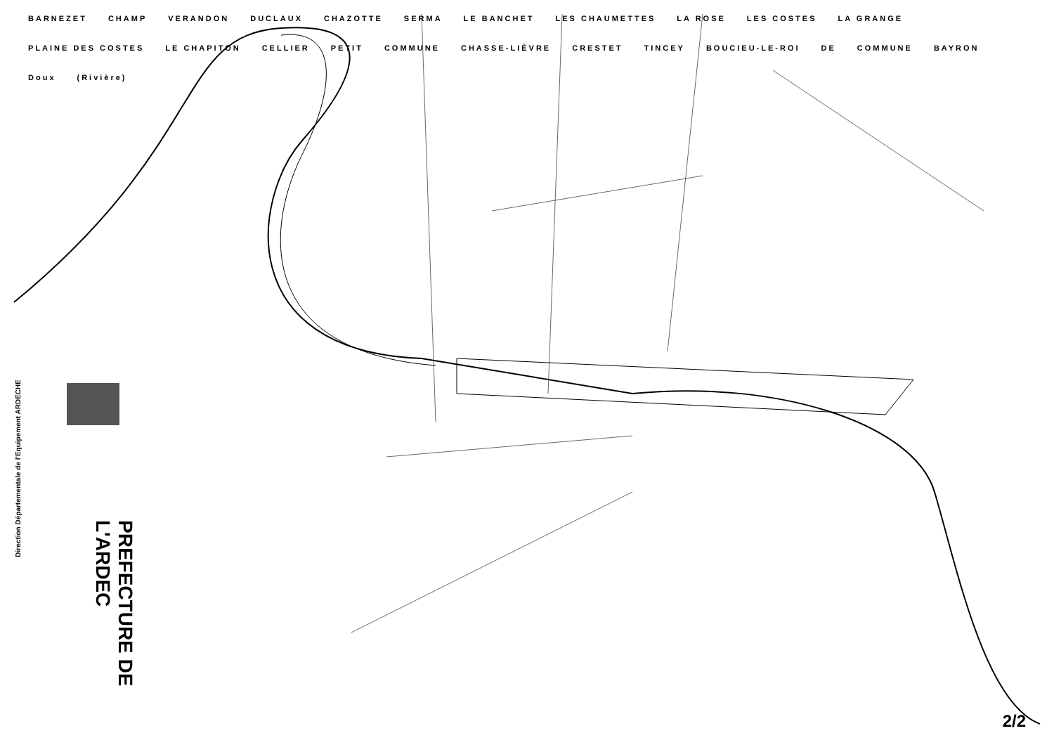BARNEZET CHAMP VERANDON DUCLAUX CHAZOTTE SERMA LE BANCHET LES CHAUMETTES LA ROSE LES COSTES LA GRANGE PLAINE DES COSTES LE CHAPITON CELLIER PETIT COMMUNE CHASSE-LIÈVRE CRESTET TINCEY BOUCIEU-LE-ROI DE COMMUNE BAYRON Doux (Rivière)
Direction Départementale de l'Equipement ARDECHE
PREFECTURE DE L'ARDEC
2/2